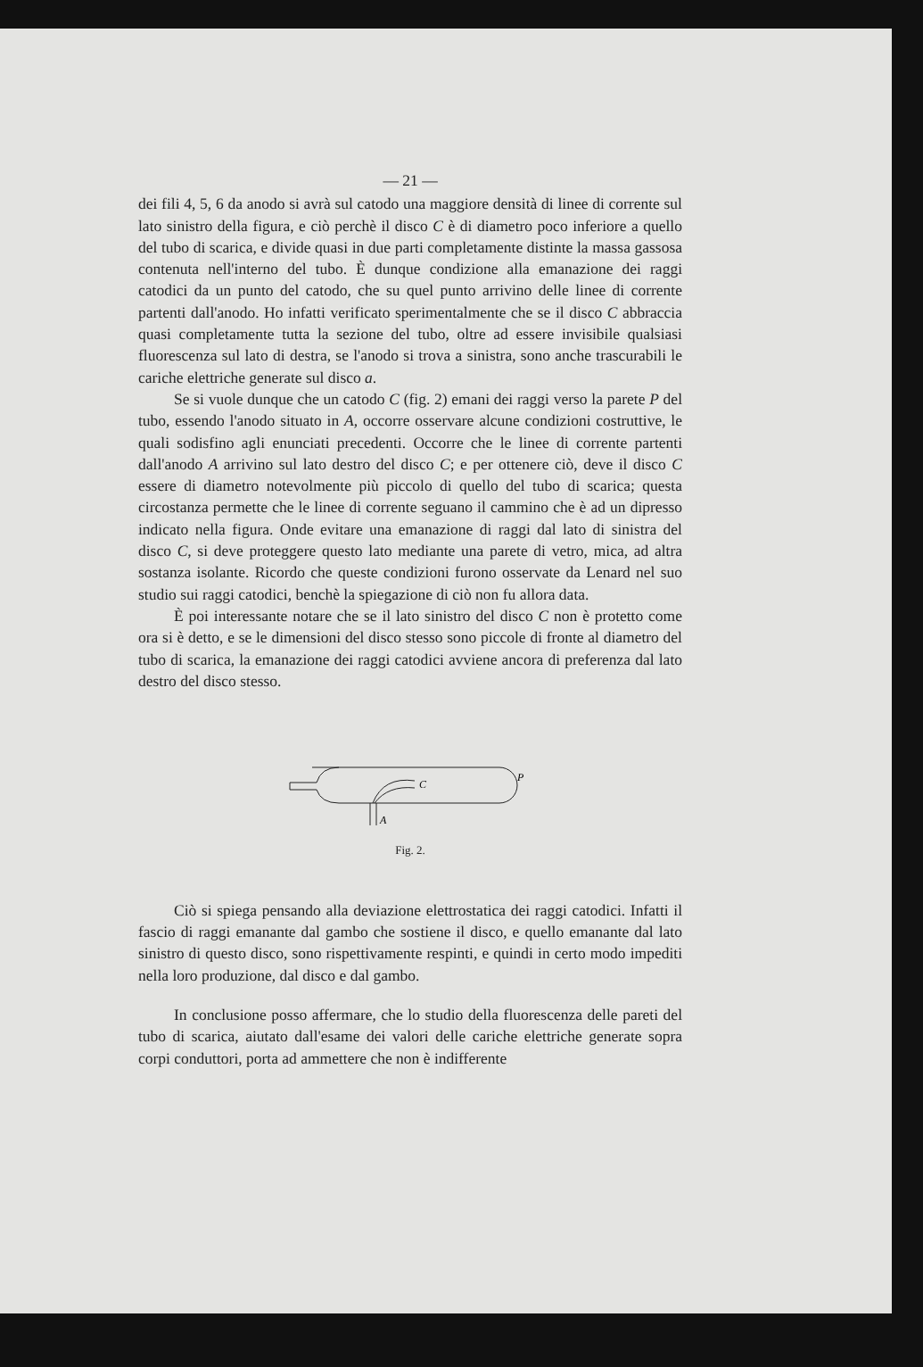— 21 —
dei fili 4, 5, 6 da anodo si avrà sul catodo una maggiore densità di linee di corrente sul lato sinistro della figura, e ciò perchè il disco C è di diametro poco inferiore a quello del tubo di scarica, e divide quasi in due parti completamente distinte la massa gassosa contenuta nell'interno del tubo. È dunque condizione alla emanazione dei raggi catodici da un punto del catodo, che su quel punto arrivino delle linee di corrente partenti dall'anodo. Ho infatti verificato sperimentalmente che se il disco C abbraccia quasi completamente tutta la sezione del tubo, oltre ad essere invisibile qualsiasi fluorescenza sul lato di destra, se l'anodo si trova a sinistra, sono anche trascurabili le cariche elettriche generate sul disco a.
Se si vuole dunque che un catodo C (fig. 2) emani dei raggi verso la parete P del tubo, essendo l'anodo situato in A, occorre osservare alcune condizioni costruttive, le quali sodisfino agli enunciati precedenti. Occorre che le linee di corrente partenti dall'anodo A arrivino sul lato destro del disco C; e per ottenere ciò, deve il disco C essere di diametro notevolmente più piccolo di quello del tubo di scarica; questa circostanza permette che le linee di corrente seguano il cammino che è ad un dipresso indicato nella figura. Onde evitare una emanazione di raggi dal lato di sinistra del disco C, si deve proteggere questo lato mediante una parete di vetro, mica, ad altra sostanza isolante. Ricordo che queste condizioni furono osservate da Lenard nel suo studio sui raggi catodici, benchè la spiegazione di ciò non fu allora data.
È poi interessante notare che se il lato sinistro del disco C non è protetto come ora si è detto, e se le dimensioni del disco stesso sono piccole di fronte al diametro del tubo di scarica, la emanazione dei raggi catodici avviene ancora di preferenza dal lato destro del disco stesso.
C
P
A
Fig. 2.
Ciò si spiega pensando alla deviazione elettrostatica dei raggi catodici. Infatti il fascio di raggi emanante dal gambo che sostiene il disco, e quello emanante dal lato sinistro di questo disco, sono rispettivamente respinti, e quindi in certo modo impediti nella loro produzione, dal disco e dal gambo.
In conclusione posso affermare, che lo studio della fluorescenza delle pareti del tubo di scarica, aiutato dall'esame dei valori delle cariche elettriche generate sopra corpi conduttori, porta ad ammettere che non è indifferente